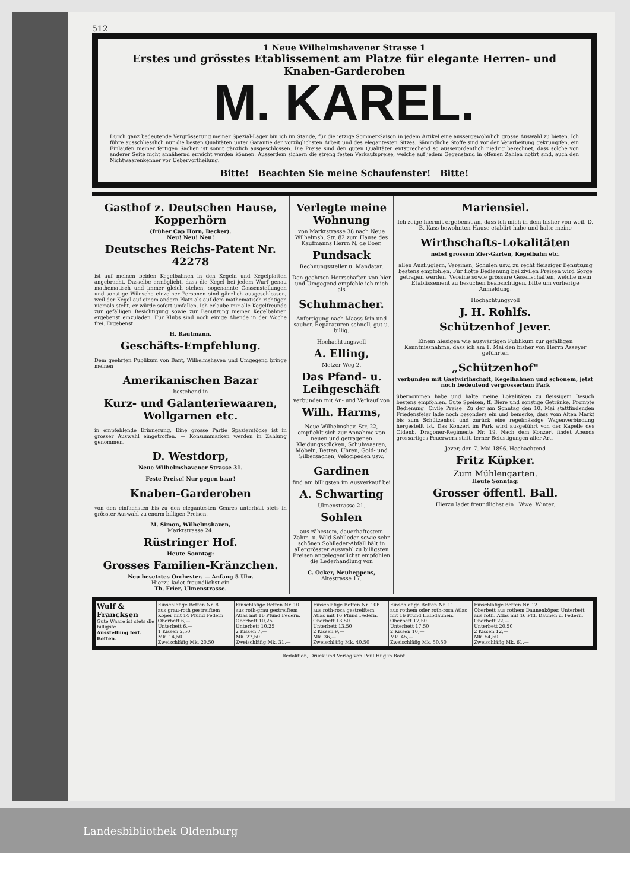512
1 Neue Wilhelmshavener Strasse 1
Erstes und grösstes Etablissement am Platze für elegante Herren- und Knaben-Garderoben
M. KAREL.
Durch ganz bedeutende Vergrösserung meiner Spezial-Läger bin ich im Stande, für die jetzige Sommer-Saison in jedem Artikel eine aussergewöhnlich grosse Auswahl zu bieten. Ich führe ausschliesslich nur die besten Qualitäten unter Garantie der vorzüglichsten Arbeit und des elegantesten Sitzes. Sämmtliche Stoffe sind vor der Verarbeitung gekrumpfen, ein Einlaufen meiner fertigen Sachen ist somit gänzlich ausgeschlossen. Die Preise sind den guten Qualitäten entsprechend so ausserordentlich niedrig berechnet, dass solche von anderer Seite nicht annähernd erreicht werden können. Ausserdem sichern die streng festen Verkaufspreise, welche auf jedem Gegenstand in offenen Zahlen notirt sind, auch den Nichtwaarenkenner vor Uebervortheilung.
Bitte! Beachten Sie meine Schaufenster! Bitte!
Gasthof z. Deutschen Hause, Kopperhörn
(früher Cap Horn, Decker).
Neu! Neu! Neu!
Deutsches Reichs-Patent Nr. 42278
ist auf meinen beiden Kegelbahnen in den Kegeln und Kegelplatten angebracht. Dasselbe ermöglicht, dass die Kegel bei jedem Wurf genau mathematisch und immer gleich stehen, sogenannte Gassenstellungen und sonstige Wünsche einzelner Personen sind gänzlich ausgeschlossen, weil der Kegel auf einem andern Platz als auf dem mathematisch richtigen niemals steht, er würde sofort umfallen. Ich erlaube mir alle Kegelfreunde zur gefälligen Besichtigung sowie zur Benutzung meiner Kegelbahnen ergebenst einzuladen. Für Klubs sind noch einige Abende in der Woche frei. Ergebenst
H. Rautmann.
Geschäfts-Empfehlung.
Dem geehrten Publikum von Bant, Wilhelmshaven und Umgegend bringe meinen
Amerikanischen Bazar
bestehend in
Kurz- und Galanteriewaaren, Wollgarnen etc.
in empfehlende Erinnerung. Eine grosse Partie Spazierstöcke ist in grosser Auswahl eingetroffen. — Konsummarken werden in Zahlung genommen.
D. Westdorp,
Neue Wilhelmshavener Strasse 31.
Feste Preise! Nur gegen baar!
Knaben-Garderoben
von den einfachsten bis zu den elegantesten Genres unterhält stets in grösster Auswahl zu enorm billigen Preisen.
M. Simon, Wilhelmshaven,
Marktstrasse 24.
Rüstringer Hof.
Heute Sonntag:
Grosses Familien-Kränzchen.
Neu besetztes Orchester. — Anfang 5 Uhr.
Hierzu ladet freundlichst ein
Th. Frier, Ulmenstrasse.
Verlegte meine Wohnung
von Marktstrasse 38 nach Neue Wilhelmsh. Str. 82 zum Hause des Kaufmanns Herrn N. de Boer.
Pundsack
Rechnungssteller u. Mandatar.
Den geehrten Herrschaften von hier und Umgegend empfehle ich mich als
Schuhmacher.
Anfertigung nach Maass fein und sauber. Reparaturen schnell, gut u. billig.
Hochachtungsvoll
A. Elling,
Metzer Weg 2.
Das Pfand- u. Leihgeschäft
verbunden mit An- und Verkauf von
Wilh. Harms,
Neue Wilhelmshav. Str. 22, empfiehlt sich zur Annahme von neuen und getragenen Kleidungsstücken, Schuhwaaren, Möbeln, Betten, Uhren, Gold- und Silbersachen, Velocipeden usw.
Gardinen
find am billigsten im Ausverkauf bei
A. Schwarting
Ulmenstrasse 21.
Sohlen
aus zähestem, dauerhaftestem Zahm- u. Wild-Sohlleder sowie sehr schönen Sohlleder-Abfall hält in allergrösster Auswahl zu billigsten Preisen angelegentlichst empfohlen die Lederhandlung von
C. Ocker, Neuheppens,
Altestrasse 17.
Mariensiel.
Ich zeige hiermit ergebenst an, dass ich mich in dem bisher von weil. D. B. Kass bewohnten Hause etablirt habe und halte meine
Wirthschafts-Lokalitäten
nebst grossem Zier-Garten, Kegelbahn etc.
allen Ausflüglern, Vereinen, Schulen usw. zu recht fleissiger Benutzung bestens empfohlen. Für flotte Bedienung bei zivilen Preisen wird Sorge getragen werden. Vereine sowie grössere Gesellschaften, welche mein Etablissement zu besuchen beabsichtigen, bitte um vorherige Anmeldung.
Hochachtungsvoll
J. H. Rohlfs.
Schützenhof Jever.
Einem hiesigen wie auswärtigen Publikum zur gefälligen Kenntnissnahme, dass ich am 1. Mai den bisher von Herrn Asseyer geführten
„Schützenhof"
verbunden mit Gastwirthschaft, Kegelbahnen und schönem, jetzt noch bedeutend vergrössertem Park
übernommen habe und halte meine Lokalitäten zu fleissigem Besuch bestens empfohlen. Gute Speisen, ff. Biere und sonstige Getränke. Prompte Bedienung! Civile Preise! Zu der am Sonntag den 10. Mai stattfindenden Friedensfeier lade noch besonders ein und bemerke, dass vom Alten Markt bis zum Schützenhof und zurück eine regelmässige Wagenverbindung hergestellt ist. Das Konzert im Park wird ausgeführt von der Kapelle des Oldenb. Dragoner-Regiments Nr. 19. Nach dem Konzert findet Abends grossartiges Feuerwerk statt, ferner Belustigungen aller Art.
Jever, den 7. Mai 1896. Hochachtend
Fritz Küpker.
Zum Mühlengarten.
Heute Sonntag:
Grosser öffentl. Ball.
Hierzu ladet freundlichst ein Wwe. Winter.
| Wulf & Francksen Gute Waare ist stets die billigste Ausstellung fert. Betten. | Einschläfige Betten Nr. 8 aus grau-roth gestreiftem Köper mit 14 Pfund Federn Oberbett 6,— Unterbett 6,— 1 Kissen 2,50 Mk. 14,50 Zweischläfig Mk. 20,50 | Einschläfige Betten Nr. 10 aus roth-grau gestreiftem Atlas mit 16 Pfund Federn. Oberbett 10,25 Unterbett 10,25 2 Kissen 7,— Mk. 27,50 Zweischläfig Mk. 31,— | Einschläfige Betten Nr. 10b aus roth-rosa gestreiftem Atlas mit 16 Pfund Federn. Oberbett 13,50 Unterbett 13,50 2 Kissen 9,— Mk. 36,— Zweischläfig Mk. 40,50 | Einschläfige Betten Nr. 11 aus rothem oder roth-rosa Atlas mit 16 Pfund Halbdaunen. Oberbett 17,50 Unterbett 17,50 2 Kissen 10,— Mk. 45,— Zweischläfig Mk. 50,50 | Einschläfige Betten Nr. 12 Oberbett aus rothem Daunenköper, Unterbett aus roth. Atlas mit 16 Pfd. Daunen u. Federn. Oberbett 22,— Unterbett 20,50 2 Kissen 12,— Mk. 54,50 Zweischläfig Mk. 61.— |
Redaktion, Druck und Verlag von Paul Hug in Bant.
Landesbibliothek Oldenburg